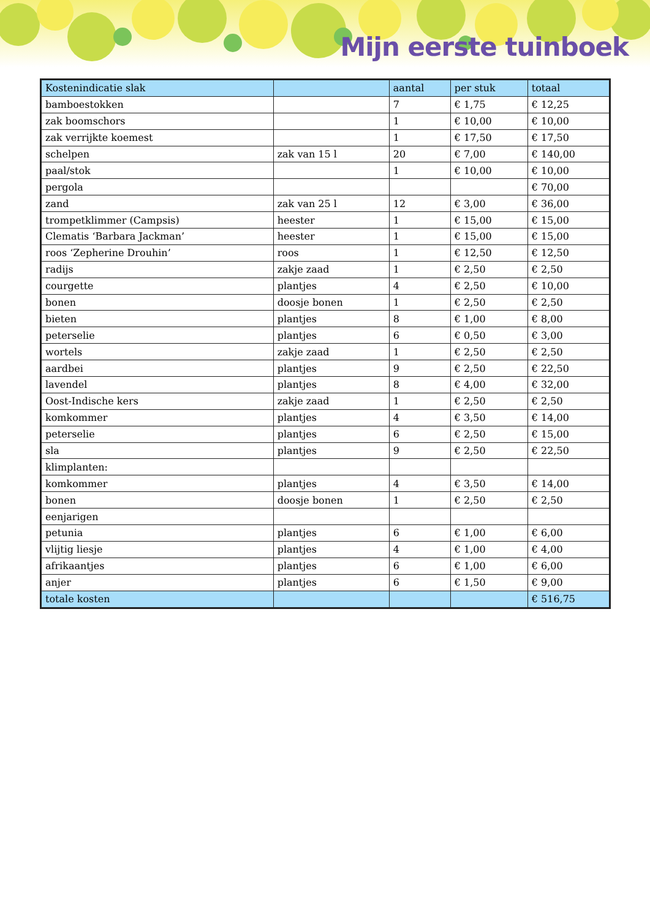Mijn eerste tuinboek
| Kostenindicatie slak | | aantal | per stuk | totaal |
| --- | --- | --- | --- | --- |
| bamboestokken | | 7 | € 1,75 | € 12,25 |
| zak boomschors | | 1 | € 10,00 | € 10,00 |
| zak verrijkte koemest | | 1 | € 17,50 | € 17,50 |
| schelpen | zak van 15 l | 20 | € 7,00 | € 140,00 |
| paal/stok | | 1 | € 10,00 | € 10,00 |
| pergola | | | | € 70,00 |
| zand | zak van 25 l | 12 | € 3,00 | € 36,00 |
| trompetklimmer (Campsis) | heester | 1 | € 15,00 | € 15,00 |
| Clematis ‘Barbara Jackman’ | heester | 1 | € 15,00 | € 15,00 |
| roos ‘Zepherine Drouhin’ | roos | 1 | € 12,50 | € 12,50 |
| radijs | zakje zaad | 1 | € 2,50 | € 2,50 |
| courgette | plantjes | 4 | € 2,50 | € 10,00 |
| bonen | doosje bonen | 1 | € 2,50 | € 2,50 |
| bieten | plantjes | 8 | € 1,00 | € 8,00 |
| peterselie | plantjes | 6 | € 0,50 | € 3,00 |
| wortels | zakje zaad | 1 | € 2,50 | € 2,50 |
| aardbei | plantjes | 9 | € 2,50 | € 22,50 |
| lavendel | plantjes | 8 | € 4,00 | € 32,00 |
| Oost-Indische kers | zakje zaad | 1 | € 2,50 | € 2,50 |
| komkommer | plantjes | 4 | € 3,50 | € 14,00 |
| peterselie | plantjes | 6 | € 2,50 | € 15,00 |
| sla | plantjes | 9 | € 2,50 | € 22,50 |
| klimplanten: | | | | |
| komkommer | plantjes | 4 | € 3,50 | € 14,00 |
| bonen | doosje bonen | 1 | € 2,50 | € 2,50 |
| eenjarigen | | | | |
| petunia | plantjes | 6 | € 1,00 | € 6,00 |
| vlijtig liesje | plantjes | 4 | € 1,00 | € 4,00 |
| afrikaantjes | plantjes | 6 | € 1,00 | € 6,00 |
| anjer | plantjes | 6 | € 1,50 | € 9,00 |
| totale kosten | | | | € 516,75 |